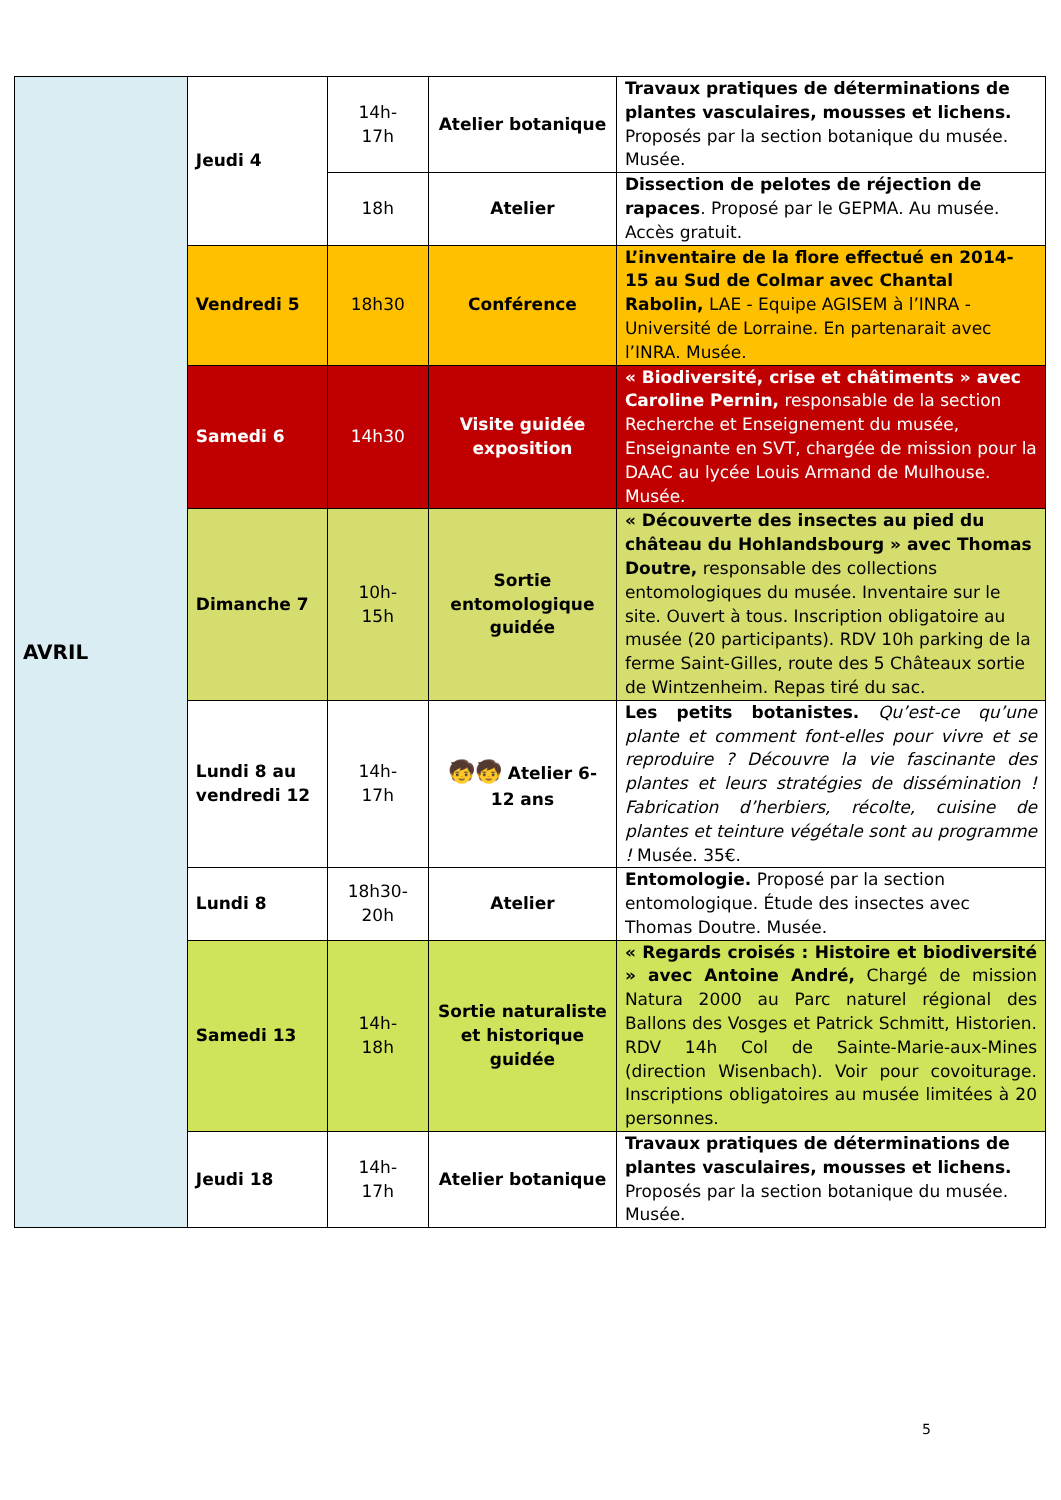| AVRIL | Jeudi 4 | 14h- 17h | Atelier botanique | Travaux pratiques de déterminations de plantes vasculaires, mousses et lichens. Proposés par la section botanique du musée. Musée. |
| | | 18h | Atelier | Dissection de pelotes de réjection de rapaces . Proposé par le GEPMA. Au musée. Accès gratuit. |
| | Vendredi 5 | 18h30 | Conférence | L’inventaire de la flore effectué en 2014-15 au Sud de Colmar avec Chantal Rabolin, LAE - Equipe AGISEM à l’INRA - Université de Lorraine. En partenarait avec l’INRA. Musée. |
| | Samedi 6 | 14h30 | Visite guidée exposition | « Biodiversité, crise et châtiments » avec Caroline Pernin, responsable de la section Recherche et Enseignement du musée, Enseignante en SVT, chargée de mission pour la DAAC au lycée Louis Armand de Mulhouse. Musée. |
| | Dimanche 7 | 10h- 15h | Sortie entomologique guidée | « Découverte des insectes au pied du château du Hohlandsbourg » avec Thomas Doutre, responsable des collections entomologiques du musée. Inventaire sur le site. Ouvert à tous. Inscription obligatoire au musée (20 participants). RDV 10h parking de la ferme Saint-Gilles, route des 5 Châteaux sortie de Wintzenheim. Repas tiré du sac. |
| | Lundi 8 au vendredi 12 | 14h- 17h | 🧒🧒 Atelier 6-12 ans | Les petits botanistes. Qu’est-ce qu’une plante et comment font-elles pour vivre et se reproduire ? Découvre la vie fascinante des plantes et leurs stratégies de dissémination ! Fabrication d’herbiers, récolte, cuisine de plantes et teinture végétale sont au programme ! Musée. 35€. |
| | Lundi 8 | 18h30- 20h | Atelier | Entomologie. Proposé par la section entomologique. Étude des insectes avec Thomas Doutre. Musée. |
| | Samedi 13 | 14h- 18h | Sortie naturaliste et historique guidée | « Regards croisés : Histoire et biodiversité » avec Antoine André, Chargé de mission Natura 2000 au Parc naturel régional des Ballons des Vosges et Patrick Schmitt, Historien. RDV 14h Col de Sainte-Marie-aux-Mines (direction Wisenbach). Voir pour covoiturage. Inscriptions obligatoires au musée limitées à 20 personnes. |
| | Jeudi 18 | 14h- 17h | Atelier botanique | Travaux pratiques de déterminations de plantes vasculaires, mousses et lichens. Proposés par la section botanique du musée. Musée. |
5